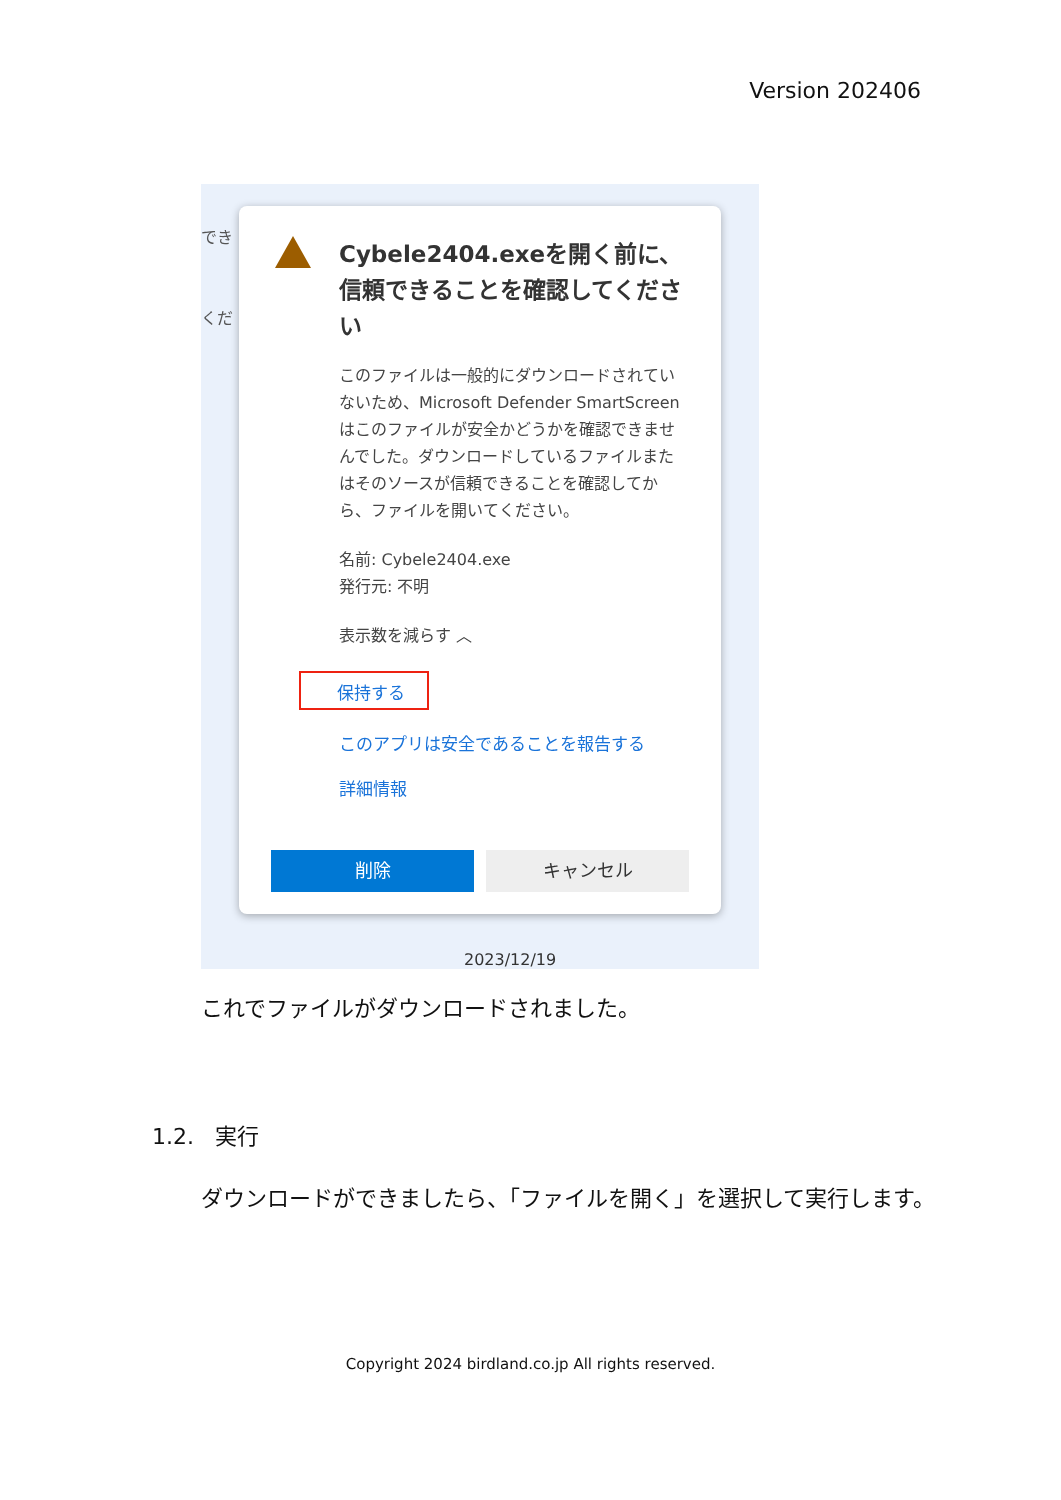Version 202406
でき
くだ
Cybele2404.exeを開く前に、信頼できることを確認してください
このファイルは一般的にダウンロードされていないため、Microsoft Defender SmartScreen はこのファイルが安全かどうかを確認できませんでした。ダウンロードしているファイルまたはそのソースが信頼できることを確認してから、ファイルを開いてください。
名前: Cybele2404.exe
発行元: 不明
表示数を減らす ︿
保持する
このアプリは安全であることを報告する
詳細情報
削除 キャンセル
2023/12/19
これでファイルがダウンロードされました。
1.2. 実行
ダウンロードができましたら、「ファイルを開く」を選択して実行します。
Copyright 2024 birdland.co.jp All rights reserved.